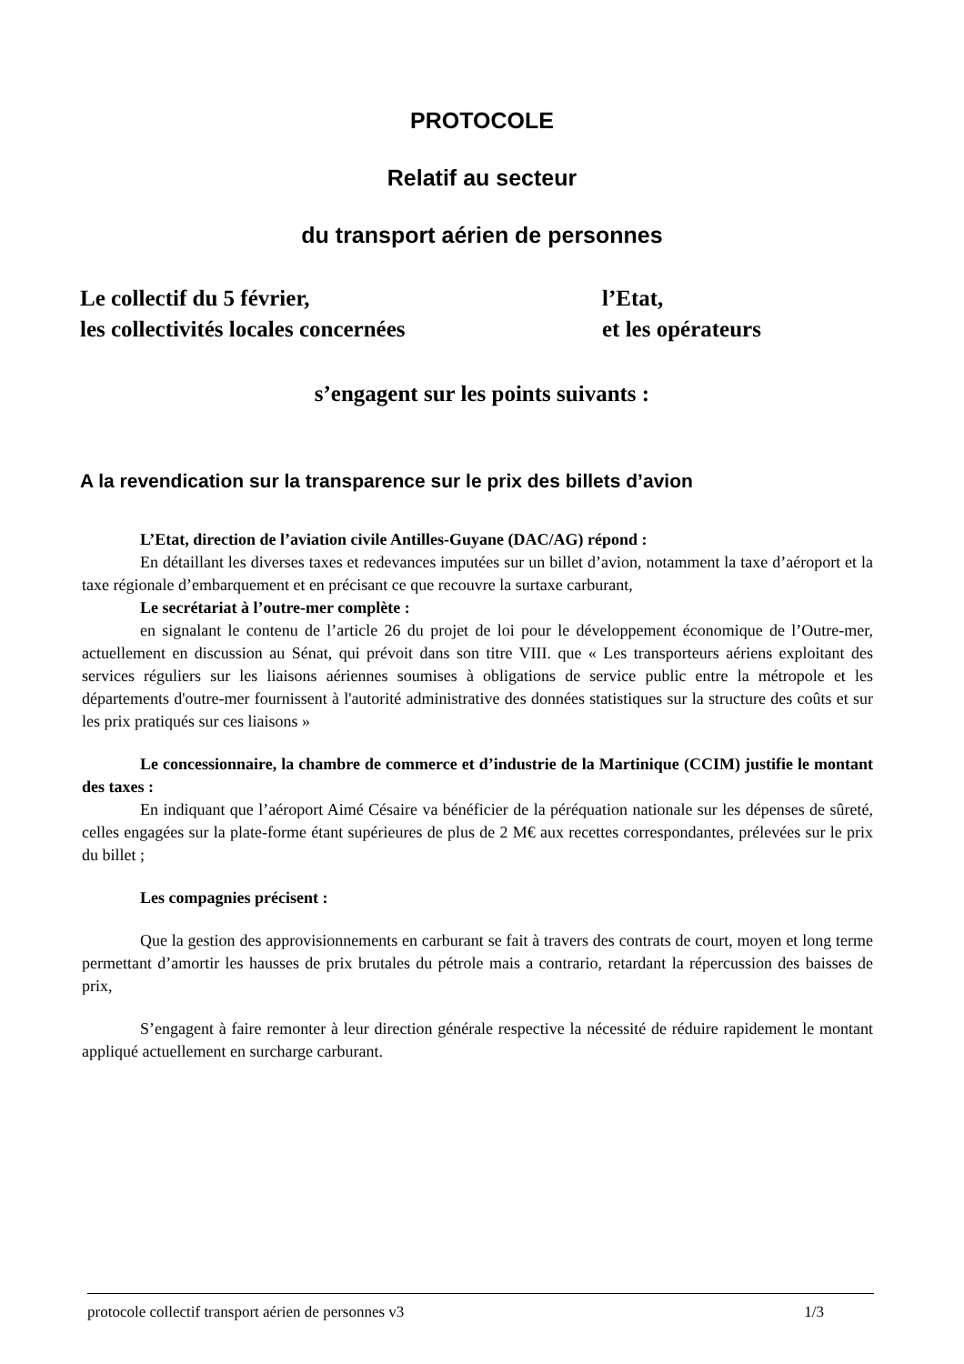PROTOCOLE
Relatif au secteur
du transport aérien de personnes
Le collectif du 5 février,
les collectivités locales concernées
l’Etat,
et les opérateurs
s’engagent sur les points suivants :
A la revendication sur la transparence sur le prix des billets d’avion
L’Etat, direction de l’aviation civile Antilles-Guyane (DAC/AG) répond :
En détaillant les diverses taxes et redevances imputées sur un billet d’avion, notamment la taxe d’aéroport et la taxe régionale d’embarquement et en précisant ce que recouvre la surtaxe carburant,
Le secrétariat à l’outre-mer complète :
en signalant le contenu de l’article 26 du projet de loi pour le développement économique de l’Outre-mer, actuellement en discussion au Sénat, qui prévoit dans son titre VIII. que « Les transporteurs aériens exploitant des services réguliers sur les liaisons aériennes soumises à obligations de service public entre la métropole et les départements d'outre-mer fournissent à l'autorité administrative des données statistiques sur la structure des coûts et sur les prix pratiqués sur ces liaisons »
Le concessionnaire, la chambre de commerce et d’industrie de la Martinique (CCIM) justifie le montant des taxes :
En indiquant que l’aéroport Aimé Césaire va bénéficier de la péréquation nationale sur les dépenses de sûreté, celles engagées sur la plate-forme étant supérieures de plus de 2 M€ aux recettes correspondantes, prélevées sur le prix du billet ;
Les compagnies précisent :
Que la gestion des approvisionnements en carburant se fait à travers des contrats de court, moyen et long terme permettant d’amortir les hausses de prix brutales du pétrole mais a contrario, retardant la répercussion des baisses de prix,
S’engagent à faire remonter à leur direction générale respective la nécessité de réduire rapidement le montant appliqué actuellement en surcharge carburant.
protocole collectif transport aérien de personnes v3 1/3